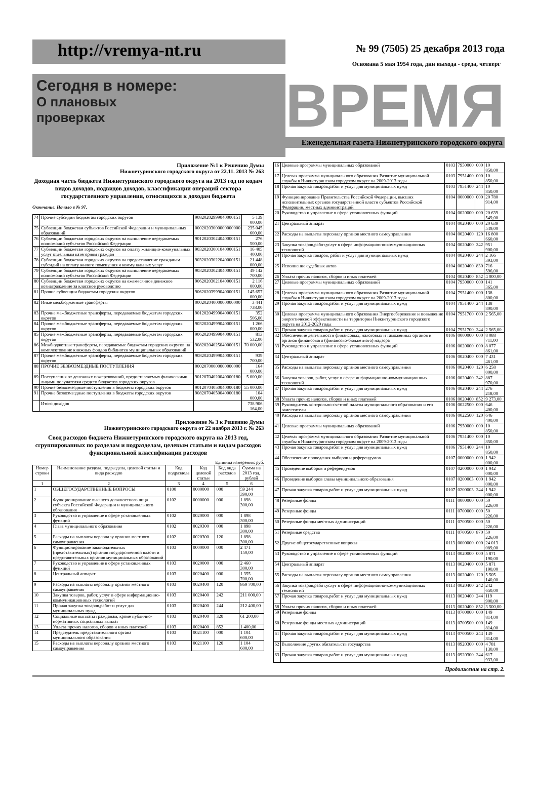http://vremya-nt.ru
Сегодня в номере:
О плановых
проверках
№ 99 (7505) 25 декабря 2013 года
Основана 5 мая 1954 года, дни выхода - среда, четверг
ВРЕМЯ
Еженедельная газета Нижнетуринского городского округа
Приложение №1 к Решению Думы
Нижнетуринского городского округа от 22.11. 2013 № 263
Доходная часть бюджета Нижнетуринского городского округа на 2013 год по кодам видов доходов, подвидов доходов, классификации операций сектора государственного управления, относящихся к доходам бюджета
Окончание. Начало в № 97.
| 74 | Прочие субсидии бюджетам городских округов | 90820202999040000151 | 5 139 000,00 |
| 75 | Субвенции бюджетам субъектов Российской Федерации и муниципальных образований | 00020203000000000000 | 235 045 600,00 |
| 76 | Субвенции бюджетам городских округов на выполнение передаваемых полномочий субъектов Российской Федерации | 90120203024040000151 | 276 500,00 |
| 77 | Субвенции бюджетам городских округов на оплату жилищно-коммунальных услуг отдельным категориям граждан | 90320203001040000151 | 16 405 400,00 |
| 78 | Субвенции бюджетам городских округов на предоставление гражданам субсидий на оплату жилого помещения и коммунальных услуг | 90320203022040000151 | 21 448 000,00 |
| 79 | Субвенции бюджетам городских округов на выполнение передаваемых полномочий субъектов Российской Федерации | 90320203024040000151 | 49 142 700,00 |
| 80 | Субвенции бюджетам городских округов на ежемесячное денежное вознаграждение за классное руководство | 90620203021040000151 | 2 116 000,00 |
| 81 | Прочие субвенции бюджетам городских округов | 90620203999040000151 | 145 657 000,00 |
| 82 | Иные межбюджетные трансферты | 00020204000000000000 | 3 441 738,00 |
| 83 | Прочие межбюджетные трансферты, передаваемые бюджетам городских округов | 90120204999040000151 | 352 506,00 |
| 84 | Прочие межбюджетные трансферты, передаваемые бюджетам городских округов | 90320204999040000151 | 1 266 000,00 |
| 85 | Прочие межбюджетные трансферты, передаваемые бюджетам городских округов | 90620204999040000151 | 813 532,00 |
| 86 | Межбюджетные трансферты, передаваемые бюджетам городских округов на комплектование книжных фондов библиотек муниципальных образований | 90820204025040000151 | 70 000,00 |
| 87 | Прочие межбюджетные трансферты, передаваемые бюджетам городских округов | 90820204999040000151 | 939 700,00 |
| 88 | ПРОЧИЕ БЕЗВОЗМЕЗДНЫЕ ПОСТУПЛЕНИЯ | 00020700000000000000 | 164 000,00 |
| 89 | Поступления от денежных пожертвований, предоставляемых физическими лицами получателям средств бюджетов городских округов | 90120704020040000180 | 5 000,00 |
| 90 | Прочие безвозмездные поступления в бюджеты городских округов | 90120704050040000180 | 55 000,00 |
| 91 | Прочие безвозмездные поступления в бюджеты городских округов | 90820704050040000180 | 104 000,00 |
| | Итого доходов | | 738 906 164,00 |
Приложение № 3 к Решению Думы
Нижнетуринского городского округа от 22 ноября 2013 г. № 263
Свод расходов бюджета Нижнетуринского городского округа на 2013 год, сгруппированных по разделам и подразделам, целевым статьям и видам расходов функциональной классификации расходов
Единица измерения: руб.
| Номер строки | Наименование раздела, подраздела, целевой статьи и вида расходов | Код подраздела | Код целевой статьи | Код вида расходов | Сумма на 2013 год, рублей |
| --- | --- | --- | --- | --- | --- |
| 1 | 2 | 3 | 4 | 5 | 6 |
| 1 | ОБЩЕГОСУДАРСТВЕННЫЕ ВОПРОСЫ | 0100 | 0000000 | 000 | 59 244 390,00 |
| 2 | Функционирование высшего должностного лица субъекта Российской Федерации и муниципального образования | 0102 | 0000000 | 000 | 1 898 300,00 |
| 3 | Руководство и управление в сфере установленных функций | 0102 | 0020000 | 000 | 1 898 300,00 |
| 4 | Глава муниципального образования | 0102 | 0020300 | 000 | 1 898 300,00 |
| 5 | Расходы на выплаты персоналу органов местного самоуправления | 0102 | 0020300 | 120 | 1 898 300,00 |
| 6 | Функционирование законодательных (представительных) органов государственной власти и представительных органов муниципальных образований | 0103 | 0000000 | 000 | 2 471 150,00 |
| 7 | Руководство и управление в сфере установленных функций | 0103 | 0020000 | 000 | 2 460 300,00 |
| 8 | Центральный аппарат | 0103 | 0020400 | 000 | 1 355 700,00 |
| 9 | Расходы на выплаты персоналу органов местного самоуправления | 0103 | 0020400 | 120 | 869 700,00 |
| 10 | Закупка товаров, работ, услуг в сфере информационно-коммуникационных технологий | 0103 | 0020400 | 242 | 211 000,00 |
| 11 | Прочая закупка товаров,работ и услуг для муниципальных нужд | 0103 | 0020400 | 244 | 212 400,00 |
| 12 | Социальные выплаты гражданам, кроме публично-нормативных социальных выплат | 0103 | 0020400 | 320 | 61 200,00 |
| 13 | Уплата прочих налогов, сборов и иных платежей | 0103 | 0020400 | 852 | 1 400,00 |
| 14 | Председатель представительного органа муниципального образования | 0103 | 0021100 | 000 | 1 104 600,00 |
| 15 | Расходы на выплаты персоналу органов местного самоуправления | 0103 | 0021100 | 120 | 1 104 600,00 |
| 16 | Целевые программы муниципальных образований | 0103 | 7950000 | 000 | 10 850,00 |
| 17 | Целевая программа муниципального образования Развитие муниципальной службы в Нижнетуринском городском округе на 2009-2013 годы | 0103 | 7951400 | 000 | 10 850,00 |
| 18 | Прочая закупка товаров,работ и услуг для муниципальных нужд | 0103 | 7951400 | 244 | 10 850,00 |
| 19 | Функционирование Правительства Российской Федерации, высших исполнительных органов государственной власти субъектов Российской Федерации, местных администраций | 0104 | 0000000 | 000 | 20 780 914,00 |
| 20 | Руководство и управление в сфере установленных функций | 0104 | 0020000 | 000 | 20 639 549,00 |
| 21 | Центральный аппарат | 0104 | 0020400 | 000 | 20 639 549,00 |
| 22 | Расходы на выплаты персоналу органов местного самоуправления | 0104 | 0020400 | 120 | 16 800 660,00 |
| 23 | Закупка товаров,работ,услуг в сфере информационно-коммуникационных технологий | 0104 | 0020400 | 242 | 951 900,00 |
| 24 | Прочая закупка товаров, работ и услуг для муниципальных нужд | 0104 | 0020400 | 244 | 2 166 393,00 |
| 25 | Исполнение судебных актов | 0104 | 0020400 | 830 | 716 596,00 |
| 26 | Уплата прочих налогов, сборов и иных платежей | 0104 | 0020400 | 852 | 4 000,00 |
| 27 | Целевые программы муниципальных образований | 0104 | 7950000 | 000 | 141 365,00 |
| 28 | Целевая программа муниципального образования Развитие муниципальной службы в Нижнетуринском городском округе на 2009-2013 годы | 0104 | 7951400 | 000 | 138 800,00 |
| 29 | Прочая закупка товаров,работ и услуг для муниципальных нужд | 0104 | 7951400 | 244 | 138 800,00 |
| 30 | Целевая программа муниципального образования Энергосбережение и повышение энергетической эффективности на территории Нижнетуринского городского округа на 2012-2020 годы | 0104 | 7951700 | 000 | 2 565,00 |
| 31 | Прочая закупка товаров,работ и услуг для муниципальных нужд | 0104 | 7951700 | 244 | 2 565,00 |
| 32 | Обеспечение деятельности финансовых, налоговых и таможенных органов и органов финансового (финансово-бюджетного) надзора | 0106 | 0000000 | 000 | 8 088 711,00 |
| 33 | Руководство и управление в сфере установленных функций | 0106 | 0020000 | 000 | 8 077 861,00 |
| 34 | Центральный аппарат | 0106 | 0020400 | 000 | 7 431 461,00 |
| 35 | Расходы на выплаты персоналу органов местного самоуправления | 0106 | 0020400 | 120 | 6 258 000,00 |
| 36 | Закупка товаров, работ, услуг в сфере информационно-коммуникационных технологий | 0106 | 0020400 | 242 | 887 970,00 |
| 37 | Прочая закупка товаров,работ и услуг для муниципальных нужд | 0106 | 0020400 | 244 | 276 218,00 |
| 38 | Уплата прочих налогов, сборов и иных платежей | 0106 | 0020400 | 852 | 9 273,00 |
| 39 | Руководитель контрольно-счетной палаты муниципального образования и его заместители | 0106 | 0022500 | 000 | 646 400,00 |
| 40 | Расходы на выплаты персоналу органов местного самоуправления | 0106 | 0022500 | 120 | 646 400,00 |
| 41 | Целевые программы муниципальных образований | 0106 | 7950000 | 000 | 10 850,00 |
| 42 | Целевая программа муниципального образования Развитие муниципальной службы в Нижнетуринском городском округе на 2009-2013 годы | 0106 | 7951400 | 000 | 10 850,00 |
| 43 | Прочая закупка товаров,работ и услуг для муниципальных нужд | 0106 | 7951400 | 244 | 10 850,00 |
| 44 | Обеспечение проведения выборов и референдумов | 0107 | 0000000 | 000 | 1 942 000,00 |
| 45 | Проведение выборов и референдумов | 0107 | 0200000 | 000 | 1 942 000,00 |
| 46 | Проведение выборов главы муниципального образования | 0107 | 0200003 | 000 | 1 942 000,00 |
| 47 | Прочая закупка товаров,работ и услуг для муниципальных нужд | 0107 | 0200003 | 244 | 1 942 000,00 |
| 48 | Резервные фонды | 0111 | 0000000 | 000 | 50 226,00 |
| 49 | Резервные фонды | 0111 | 0700000 | 000 | 50 226,00 |
| 50 | Резервные фонды местных администраций | 0111 | 0700500 | 000 | 50 226,00 |
| 51 | Резервные средства | 0111 | 0700500 | 870 | 50 226,00 |
| 52 | Другие общегосударственные вопросы | 0113 | 0000000 | 000 | 24 013 089,00 |
| 53 | Руководство и управление в сфере установленных функций | 0113 | 0020000 | 000 | 5 871 190,00 |
| 54 | Центральный аппарат | 0113 | 0020400 | 000 | 5 871 190,00 |
| 55 | Расходы на выплаты персоналу органов местного самоуправления | 0113 | 0020400 | 120 | 5 505 140,00 |
| 56 | Закупка товаров,работ,услуг в сфере информационно-коммуникационных технологий | 0113 | 0020400 | 242 | 242 650,00 |
| 57 | Прочая закупка товаров,работ и услуг для муниципальных нужд | 0113 | 0020400 | 244 | 119 900,00 |
| 58 | Уплата прочих налогов, сборов и иных платежей | 0113 | 0020400 | 852 | 3 500,00 |
| 59 | Резервные фонды | 0113 | 0700000 | 000 | 149 814,00 |
| 60 | Резервные фонды местных администраций | 0113 | 0700500 | 000 | 149 814,00 |
| 61 | Прочая закупка товаров,работ и услуг для муниципальных нужд | 0113 | 0700500 | 244 | 149 814,00 |
| 62 | Выполнение других обязательств государства | 0113 | 0920300 | 000 | 4 781 130,00 |
| 63 | Прочая закупка товаров,работ и услуг для муниципальных нужд | 0113 | 0920300 | 244 | 617 933,00 |
Продолжение на стр. 2.